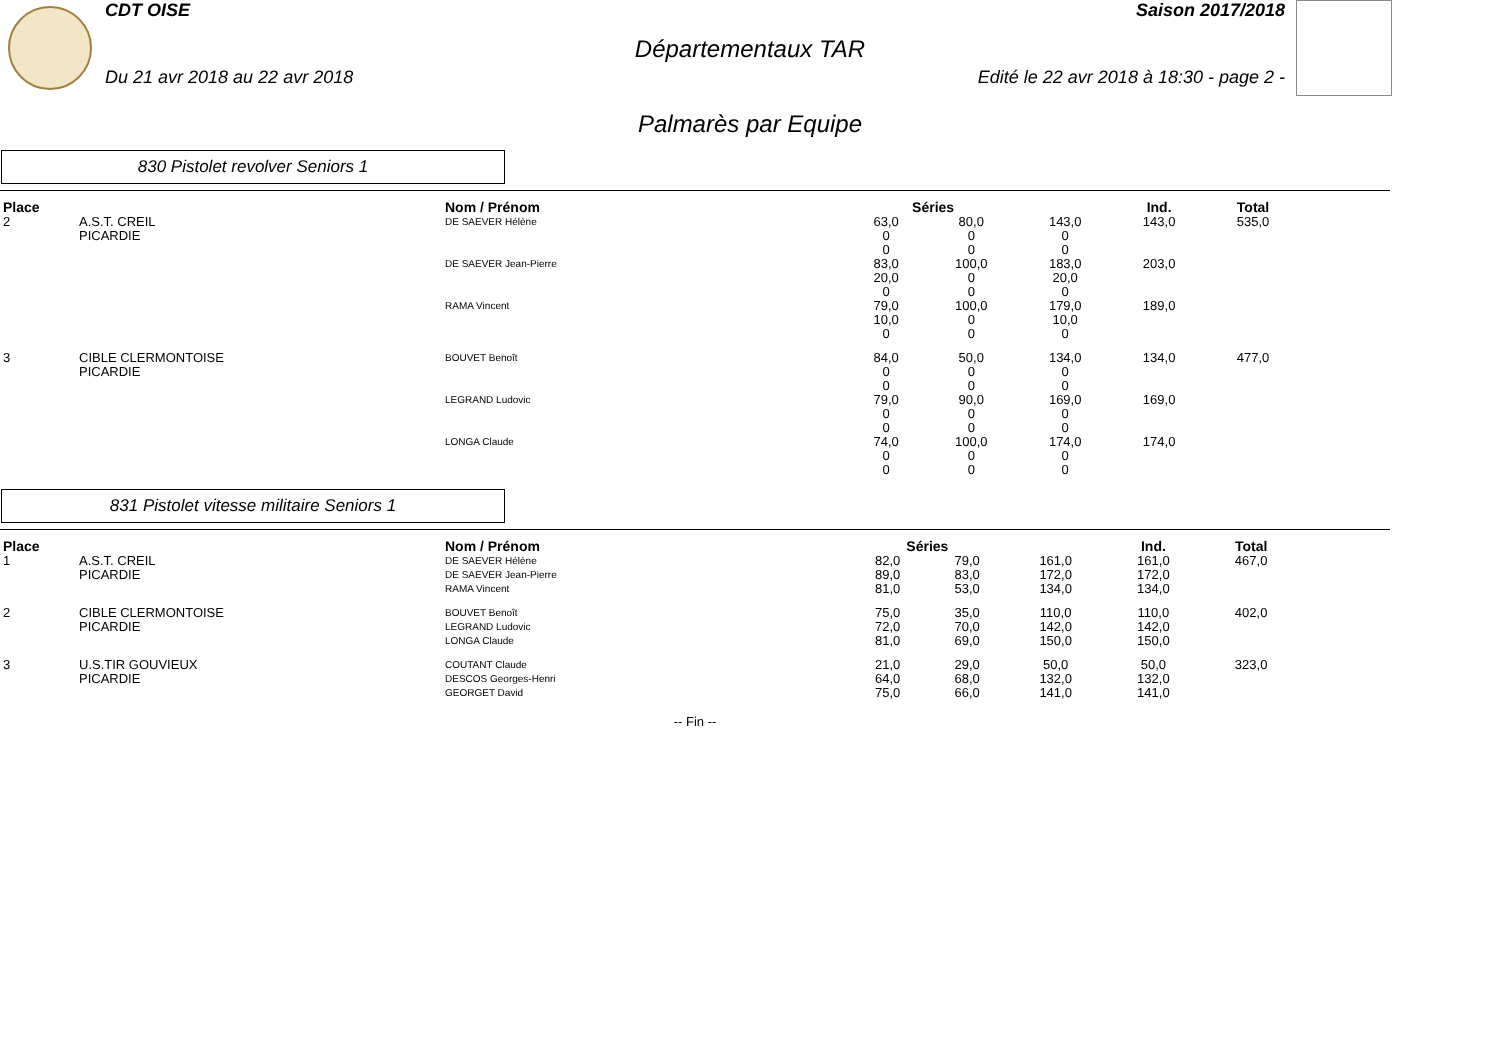CDT OISE Saison 2017/2018
Départementaux TAR
Du 21 avr 2018 au 22 avr 2018 Edité le 22 avr 2018 à 18:30 - page 2 -
Palmarès par Equipe
830 Pistolet revolver Seniors 1
| Place | | Nom / Prénom | Séries | | | Ind. | Total |
| --- | --- | --- | --- | --- | --- | --- | --- |
| 2 | A.S.T. CREIL PICARDIE | DE SAEVER Hélène | 63,0 0 0 | 80,0 0 0 | 143,0 0 0 | 143,0 | 535,0 |
| | | DE SAEVER Jean-Pierre | 83,0 20,0 0 | 100,0 0 0 | 183,0 20,0 0 | 203,0 | |
| | | RAMA Vincent | 79,0 10,0 0 | 100,0 0 0 | 179,0 10,0 0 | 189,0 | |
| 3 | CIBLE CLERMONTOISE PICARDIE | BOUVET Benoît | 84,0 0 0 | 50,0 0 0 | 134,0 0 0 | 134,0 | 477,0 |
| | | LEGRAND Ludovic | 79,0 0 0 | 90,0 0 0 | 169,0 0 0 | 169,0 | |
| | | LONGA Claude | 74,0 0 0 | 100,0 0 0 | 174,0 0 0 | 174,0 | |
831 Pistolet vitesse militaire Seniors 1
| Place | | Nom / Prénom | Séries | | | Ind. | Total |
| --- | --- | --- | --- | --- | --- | --- | --- |
| 1 | A.S.T. CREIL PICARDIE | DE SAEVER Hélène DE SAEVER Jean-Pierre RAMA Vincent | 82,0 89,0 81,0 | 79,0 83,0 53,0 | 161,0 172,0 134,0 | 161,0 172,0 134,0 | 467,0 |
| 2 | CIBLE CLERMONTOISE PICARDIE | BOUVET Benoît LEGRAND Ludovic LONGA Claude | 75,0 72,0 81,0 | 35,0 70,0 69,0 | 110,0 142,0 150,0 | 110,0 142,0 150,0 | 402,0 |
| 3 | U.S.TIR GOUVIEUX PICARDIE | COUTANT Claude DESCOS Georges-Henri GEORGET David | 21,0 64,0 75,0 | 29,0 68,0 66,0 | 50,0 132,0 141,0 | 50,0 132,0 141,0 | 323,0 |
-- Fin --